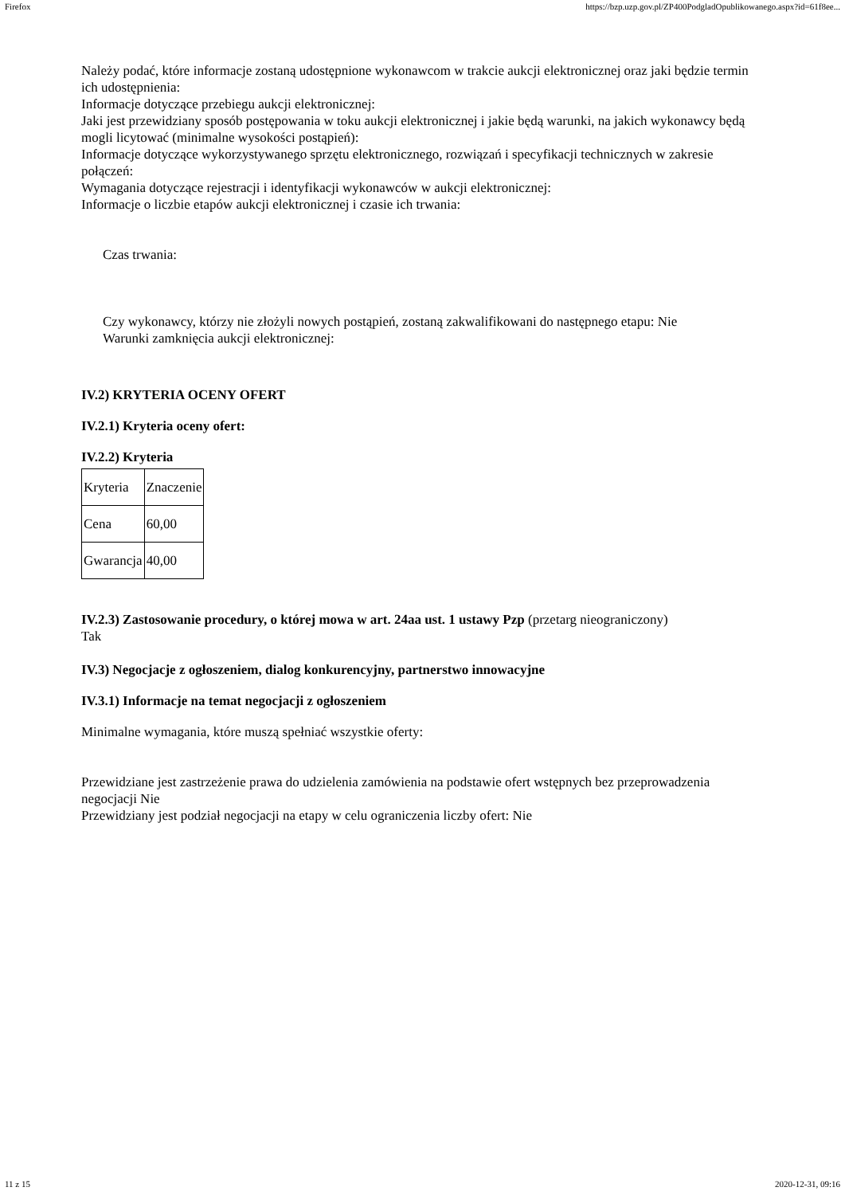Firefox https://bzp.uzp.gov.pl/ZP400PodgladOpublikowanego.aspx?id=61f8ee...
Należy podać, które informacje zostaną udostępnione wykonawcom w trakcie aukcji elektronicznej oraz jaki będzie termin ich udostępnienia:
Informacje dotyczące przebiegu aukcji elektronicznej:
Jaki jest przewidziany sposób postępowania w toku aukcji elektronicznej i jakie będą warunki, na jakich wykonawcy będą mogli licytować (minimalne wysokości postąpień):
Informacje dotyczące wykorzystywanego sprzętu elektronicznego, rozwiązań i specyfikacji technicznych w zakresie połączeń:
Wymagania dotyczące rejestracji i identyfikacji wykonawców w aukcji elektronicznej:
Informacje o liczbie etapów aukcji elektronicznej i czasie ich trwania:
Czas trwania:
Czy wykonawcy, którzy nie złożyli nowych postąpień, zostaną zakwalifikowani do następnego etapu: Nie
Warunki zamknięcia aukcji elektronicznej:
IV.2) KRYTERIA OCENY OFERT
IV.2.1) Kryteria oceny ofert:
IV.2.2) Kryteria
| Kryteria | Znaczenie |
| Cena | 60,00 |
| Gwarancja | 40,00 |
IV.2.3) Zastosowanie procedury, o której mowa w art. 24aa ust. 1 ustawy Pzp (przetarg nieograniczony)
Tak
IV.3) Negocjacje z ogłoszeniem, dialog konkurencyjny, partnerstwo innowacyjne
IV.3.1) Informacje na temat negocjacji z ogłoszeniem
Minimalne wymagania, które muszą spełniać wszystkie oferty:
Przewidziane jest zastrzeżenie prawa do udzielenia zamówienia na podstawie ofert wstępnych bez przeprowadzenia negocjacji Nie
Przewidziany jest podział negocjacji na etapy w celu ograniczenia liczby ofert: Nie
11 z 15 2020-12-31, 09:16